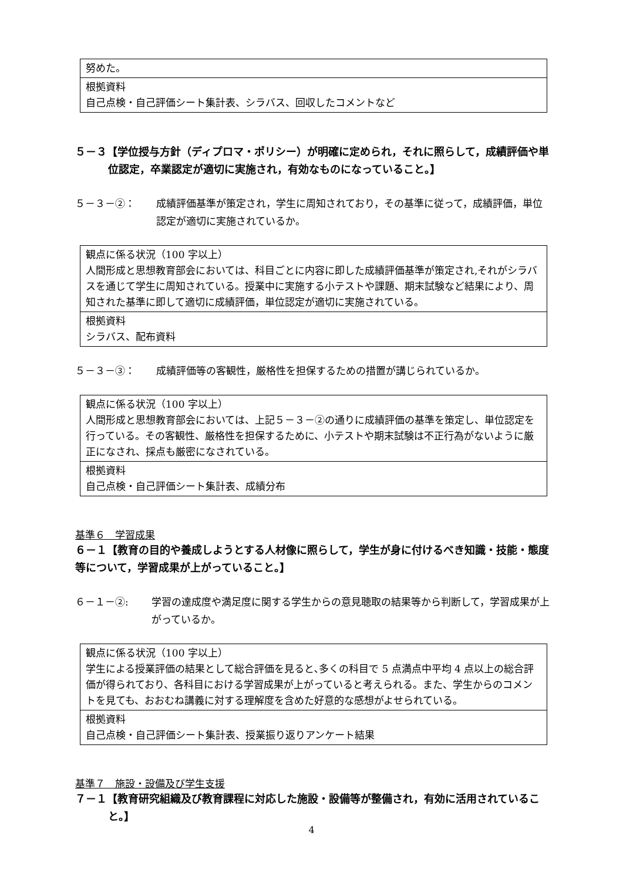| 努めた。 |
| 根拠資料 自己点検・自己評価シート集計表、シラバス、回収したコメントなど |
５－３【学位授与方針（ディプロマ・ポリシー）が明確に定められ，それに照らして，成績評価や単位認定，卒業認定が適切に実施され，有効なものになっていること。】
５－３－②： 成績評価基準が策定され，学生に周知されており，その基準に従って，成績評価，単位認定が適切に実施されているか。
| 観点に係る状況（100 字以上） 人間形成と思想教育部会においては、科目ごとに内容に即した成績評価基準が策定され,それがシラバスを通じて学生に周知されている。授業中に実施する小テストや課題、期末試験など結果により、周知された基準に即して適切に成績評価，単位認定が適切に実施されている。 |
| 根拠資料 シラバス、配布資料 |
５－３－③： 成績評価等の客観性，厳格性を担保するための措置が講じられているか。
| 観点に係る状況（100 字以上） 人間形成と思想教育部会においては、上記５－３－②の通りに成績評価の基準を策定し、単位認定を行っている。その客観性、厳格性を担保するために、小テストや期末試験は不正行為がないように厳正になされ、採点も厳密になされている。 |
| 根拠資料 自己点検・自己評価シート集計表、成績分布 |
基準６　学習成果
６－１【教育の目的や養成しようとする人材像に照らして，学生が身に付けるべき知識・技能・態度等について，学習成果が上がっていること。】
６－１－②: 学習の達成度や満足度に関する学生からの意見聴取の結果等から判断して，学習成果が上がっているか。
| 観点に係る状況（100 字以上） 学生による授業評価の結果として総合評価を見ると､多くの科目で 5 点満点中平均 4 点以上の総合評価が得られており、各科目における学習成果が上がっていると考えられる。また、学生からのコメントを見ても、おおむね講義に対する理解度を含めた好意的な感想がよせられている。 |
| 根拠資料 自己点検・自己評価シート集計表、授業振り返りアンケート結果 |
基準７　施設・設備及び学生支援
７－１【教育研究組織及び教育課程に対応した施設・設備等が整備され，有効に活用されていること。】
4